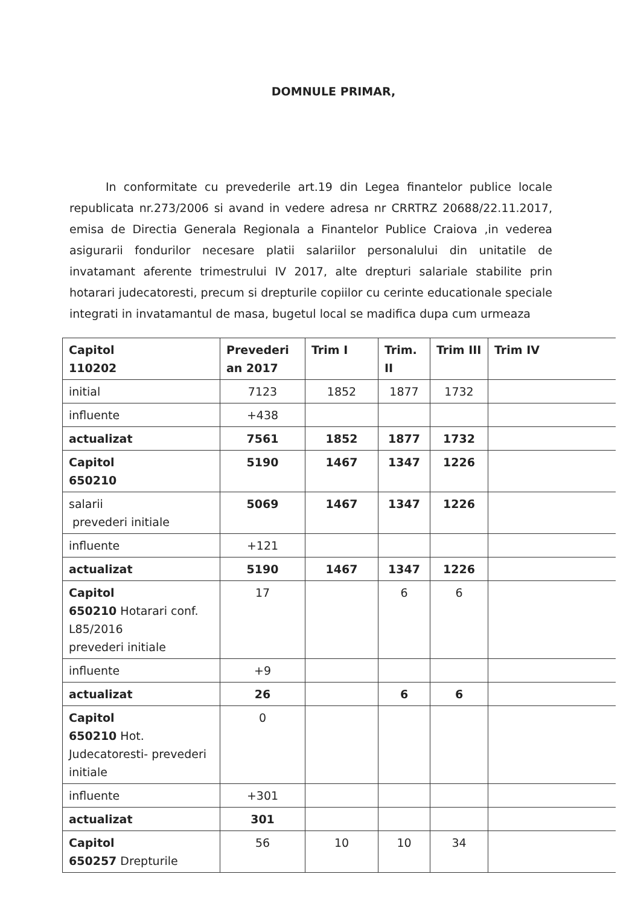DOMNULE PRIMAR,
In conformitate cu prevederile art.19 din Legea finantelor publice locale republicata nr.273/2006 si avand in vedere adresa nr CRRTRZ 20688/22.11.2017, emisa de Directia Generala Regionala a Finantelor Publice Craiova ,in vederea asigurarii fondurilor necesare platii salariilor personalului din unitatile de invatamant aferente trimestrului IV 2017, alte drepturi salariale stabilite prin hotarari judecatoresti, precum si drepturile copiilor cu cerinte educationale speciale integrati in invatamantul de masa, bugetul local se madifica dupa cum urmeaza
| Capitol 110202 | Prevederi an 2017 | Trim I | Trim. II | Trim III | Trim IV |
| initial | 7123 | 1852 | 1877 | 1732 | |
| influente | +438 | | | | |
| actualizat | 7561 | 1852 | 1877 | 1732 | |
| Capitol 650210 | 5190 | 1467 | 1347 | 1226 | |
| salarii prevederi initiale | 5069 | 1467 | 1347 | 1226 | |
| influente | +121 | | | | |
| actualizat | 5190 | 1467 | 1347 | 1226 | |
| Capitol 650210 Hotarari conf. L85/2016 prevederi initiale | 17 | | 6 | 6 | |
| influente | +9 | | | | |
| actualizat | 26 | | 6 | 6 | |
| Capitol 650210 Hot. Judecatoresti- prevederi initiale | 0 | | | | |
| influente | +301 | | | | |
| actualizat | 301 | | | | |
| Capitol 650257 Drepturile | 56 | 10 | 10 | 34 | |